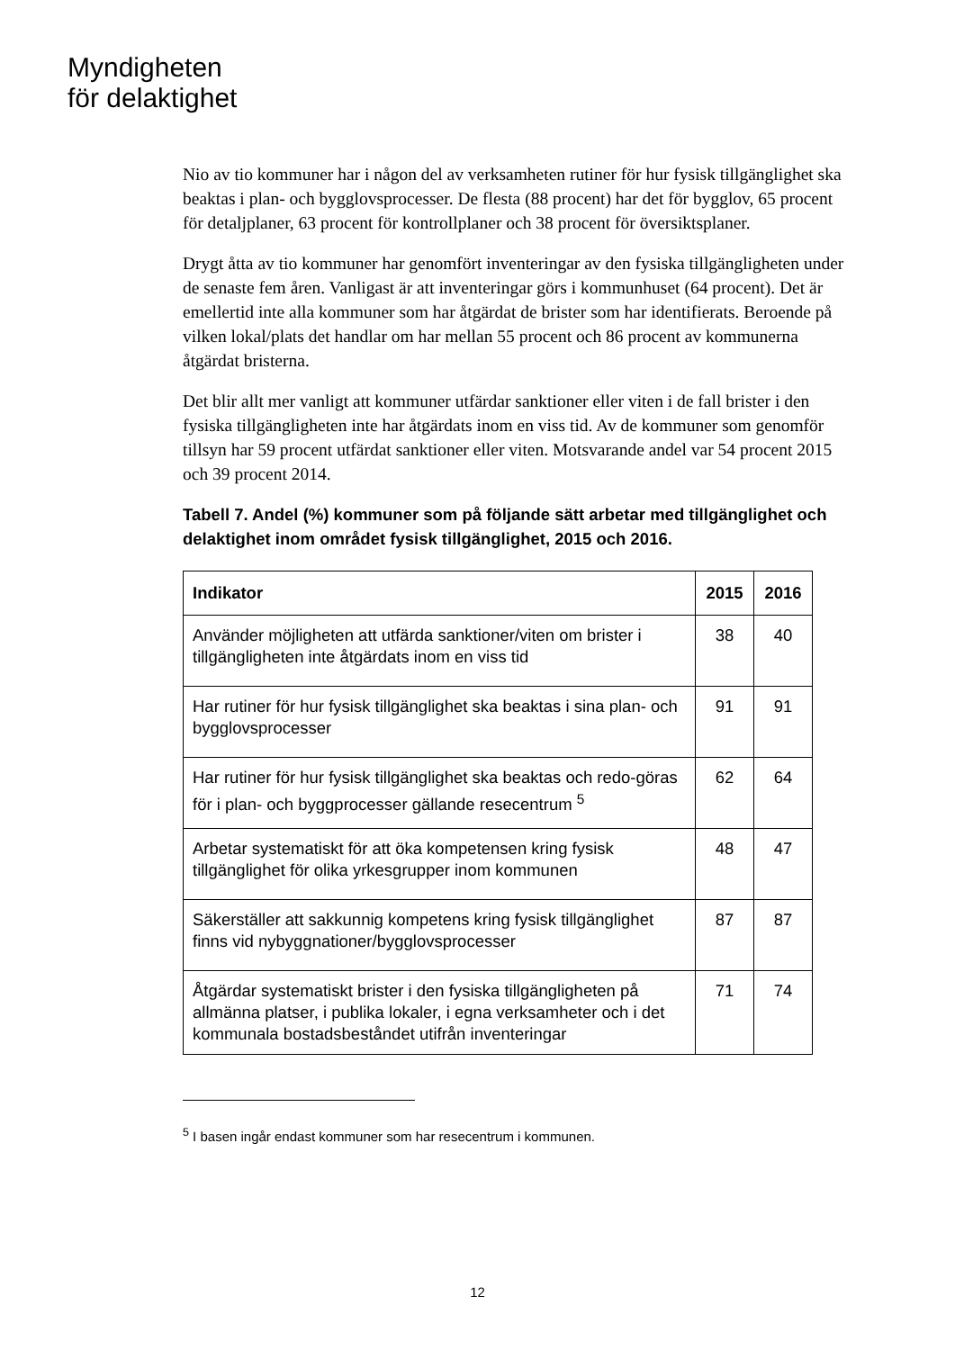Myndigheten
för delaktighet
Nio av tio kommuner har i någon del av verksamheten rutiner för hur fysisk tillgänglighet ska beaktas i plan- och bygglovsprocesser. De flesta (88 procent) har det för bygglov, 65 procent för detaljplaner, 63 procent för kontrollplaner och 38 procent för översiktsplaner.
Drygt åtta av tio kommuner har genomfört inventeringar av den fysiska tillgängligheten under de senaste fem åren. Vanligast är att inventeringar görs i kommunhuset (64 procent). Det är emellertid inte alla kommuner som har åtgärdat de brister som har identifierats. Beroende på vilken lokal/plats det handlar om har mellan 55 procent och 86 procent av kommunerna åtgärdat bristerna.
Det blir allt mer vanligt att kommuner utfärdar sanktioner eller viten i de fall brister i den fysiska tillgängligheten inte har åtgärdats inom en viss tid. Av de kommuner som genomför tillsyn har 59 procent utfärdat sanktioner eller viten. Motsvarande andel var 54 procent 2015 och 39 procent 2014.
Tabell 7. Andel (%) kommuner som på följande sätt arbetar med tillgänglighet och delaktighet inom området fysisk tillgänglighet, 2015 och 2016.
| Indikator | 2015 | 2016 |
| --- | --- | --- |
| Använder möjligheten att utfärda sanktioner/viten om brister i tillgängligheten inte åtgärdats inom en viss tid | 38 | 40 |
| Har rutiner för hur fysisk tillgänglighet ska beaktas i sina plan- och bygglovsprocesser | 91 | 91 |
| Har rutiner för hur fysisk tillgänglighet ska beaktas och redo-göras för i plan- och byggprocesser gällande resecentrum <sup>5</sup> | 62 | 64 |
| Arbetar systematiskt för att öka kompetensen kring fysisk tillgänglighet för olika yrkesgrupper inom kommunen | 48 | 47 |
| Säkerställer att sakkunnig kompetens kring fysisk tillgänglighet finns vid nybyggnationer/bygglovsprocesser | 87 | 87 |
| Åtgärdar systematiskt brister i den fysiska tillgängligheten på allmänna platser, i publika lokaler, i egna verksamheter och i det kommunala bostadsbeståndet utifrån inventeringar | 71 | 74 |
<sup>5</sup> I basen ingår endast kommuner som har resecentrum i kommunen.
12